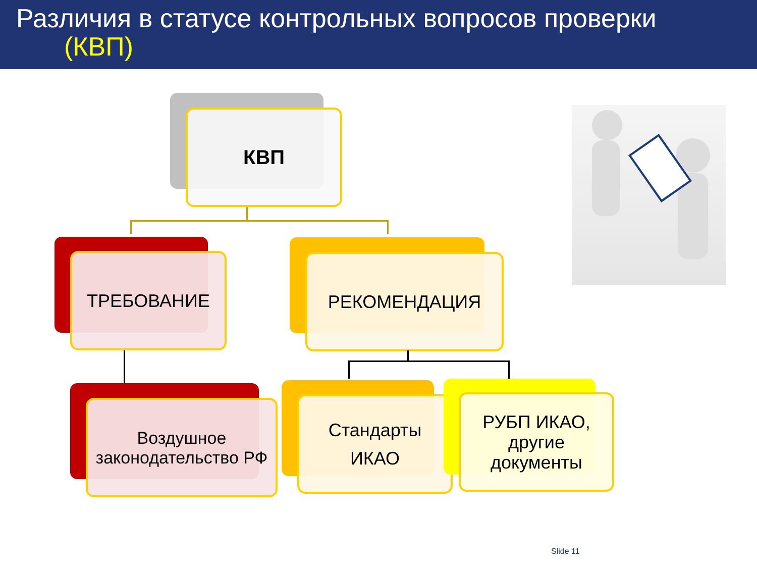Различия в статусе контрольных вопросов проверки
(КВП)
КВП
ТРЕБОВАНИЕ РЕКОМЕНДАЦИЯ
Воздушное законодательство РФ
Стандарты
ИКАО
РУБП ИКАО, другие документы
Slide 11